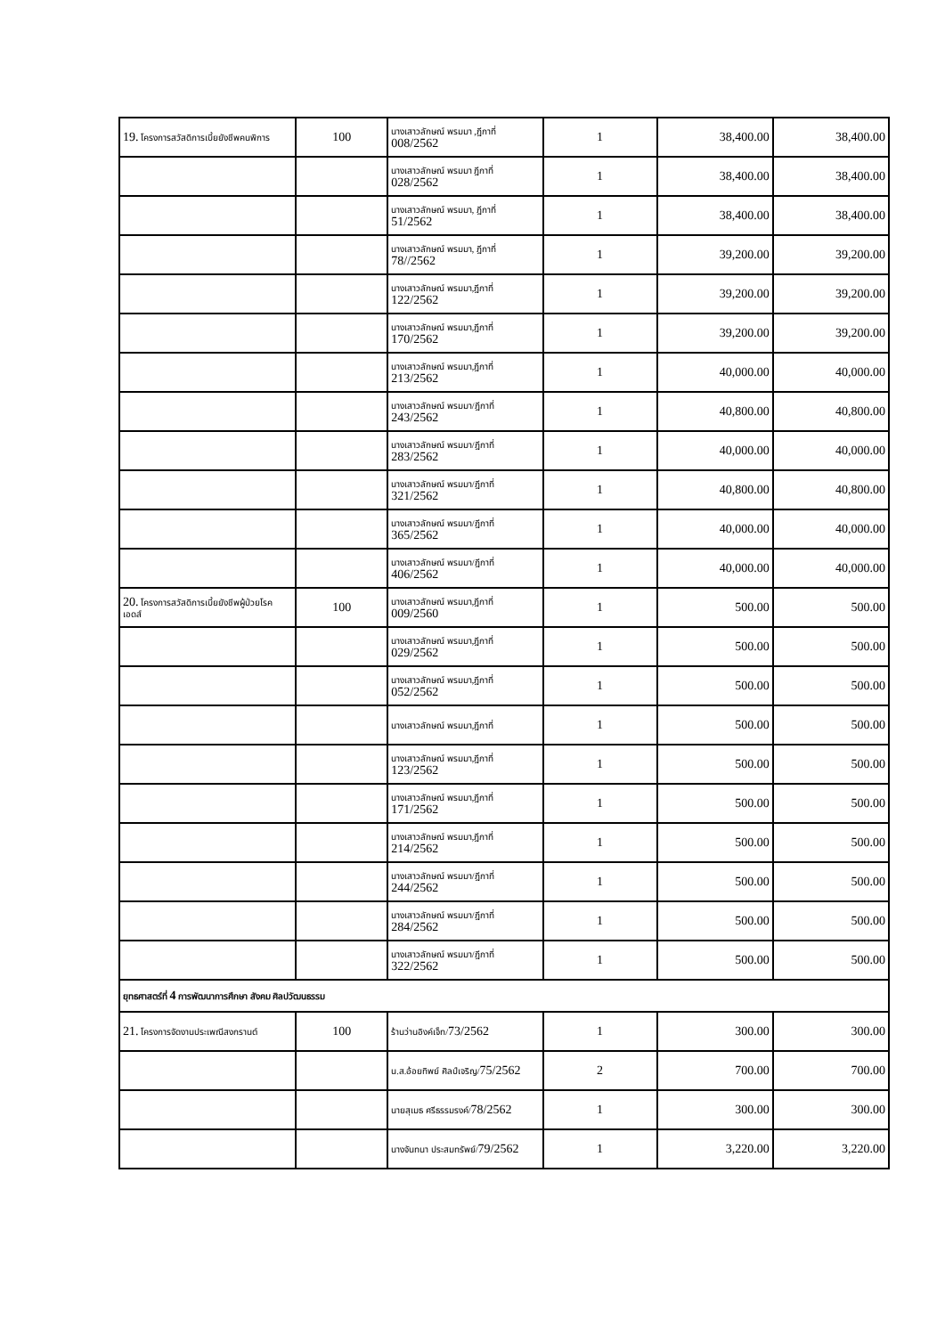| 19. โครงการสวัสดิการเบี้ยยังชีพคนพิการ | 100 | นางเสาวลักษณ์ พรมมา ,ฎีกาที่ 008/2562 | 1 | 38,400.00 | 38,400.00 |
| | | นางเสาวลักษณ์ พรมมา ฎีกาที่ 028/2562 | 1 | 38,400.00 | 38,400.00 |
| | | นางเสาวลักษณ์ พรมมา, ฎีกาที่ 51/2562 | 1 | 38,400.00 | 38,400.00 |
| | | นางเสาวลักษณ์ พรมมา, ฎีกาที่ 78//2562 | 1 | 39,200.00 | 39,200.00 |
| | | นางเสาวลักษณ์ พรมมา,ฎีกาที่ 122/2562 | 1 | 39,200.00 | 39,200.00 |
| | | นางเสาวลักษณ์ พรมมา,ฎีกาที่ 170/2562 | 1 | 39,200.00 | 39,200.00 |
| | | นางเสาวลักษณ์ พรมมา,ฎีกาที่ 213/2562 | 1 | 40,000.00 | 40,000.00 |
| | | นางเสาวลักษณ์ พรมมา/ฎีกาที่ 243/2562 | 1 | 40,800.00 | 40,800.00 |
| | | นางเสาวลักษณ์ พรมมา/ฎีกาที่ 283/2562 | 1 | 40,000.00 | 40,000.00 |
| | | นางเสาวลักษณ์ พรมมา/ฎีกาที่ 321/2562 | 1 | 40,800.00 | 40,800.00 |
| | | นางเสาวลักษณ์ พรมมา/ฎีกาที่ 365/2562 | 1 | 40,000.00 | 40,000.00 |
| | | นางเสาวลักษณ์ พรมมา/ฎีกาที่ 406/2562 | 1 | 40,000.00 | 40,000.00 |
| 20. โครงการสวัสดิการเบี้ยยังชีพผู้ป่วยโรค เอดส์ | 100 | นางเสาวลักษณ์ พรมมา,ฎีกาที่ 009/2560 | 1 | 500.00 | 500.00 |
| | | นางเสาวลักษณ์ พรมมา,ฎีกาที่ 029/2562 | 1 | 500.00 | 500.00 |
| | | นางเสาวลักษณ์ พรมมา,ฎีกาที่ 052/2562 | 1 | 500.00 | 500.00 |
| | | นางเสาวลักษณ์ พรมมา,ฎีกาที่ | 1 | 500.00 | 500.00 |
| | | นางเสาวลักษณ์ พรมมา,ฎีกาที่ 123/2562 | 1 | 500.00 | 500.00 |
| | | นางเสาวลักษณ์ พรมมา,ฎีกาที่ 171/2562 | 1 | 500.00 | 500.00 |
| | | นางเสาวลักษณ์ พรมมา,ฎีกาที่ 214/2562 | 1 | 500.00 | 500.00 |
| | | นางเสาวลักษณ์ พรมมา/ฎีกาที่ 244/2562 | 1 | 500.00 | 500.00 |
| | | นางเสาวลักษณ์ พรมมา/ฎีกาที่ 284/2562 | 1 | 500.00 | 500.00 |
| | | นางเสาวลักษณ์ พรมมา/ฎีกาที่ 322/2562 | 1 | 500.00 | 500.00 |
| ยุทธศาสตร์ที่ 4 การพัฒนาการศึกษา สังคม ศิลปวัฒนธรรม | | | | | |
| 21. โครงการจัดงานประเพณีสงกรานต์ | 100 | ร้านว่านอิงค์เจ็ท/ 73/2562 | 1 | 300.00 | 300.00 |
| | | น.ส.อ้อยทิพย์ ศิลป์เจริญ/ 75/2562 | 2 | 700.00 | 700.00 |
| | | นายสุเมธ ศรีธรรมรงค์/ 78/2562 | 1 | 300.00 | 300.00 |
| | | นางจันทนา ประสมทรัพย์/ 79/2562 | 1 | 3,220.00 | 3,220.00 |